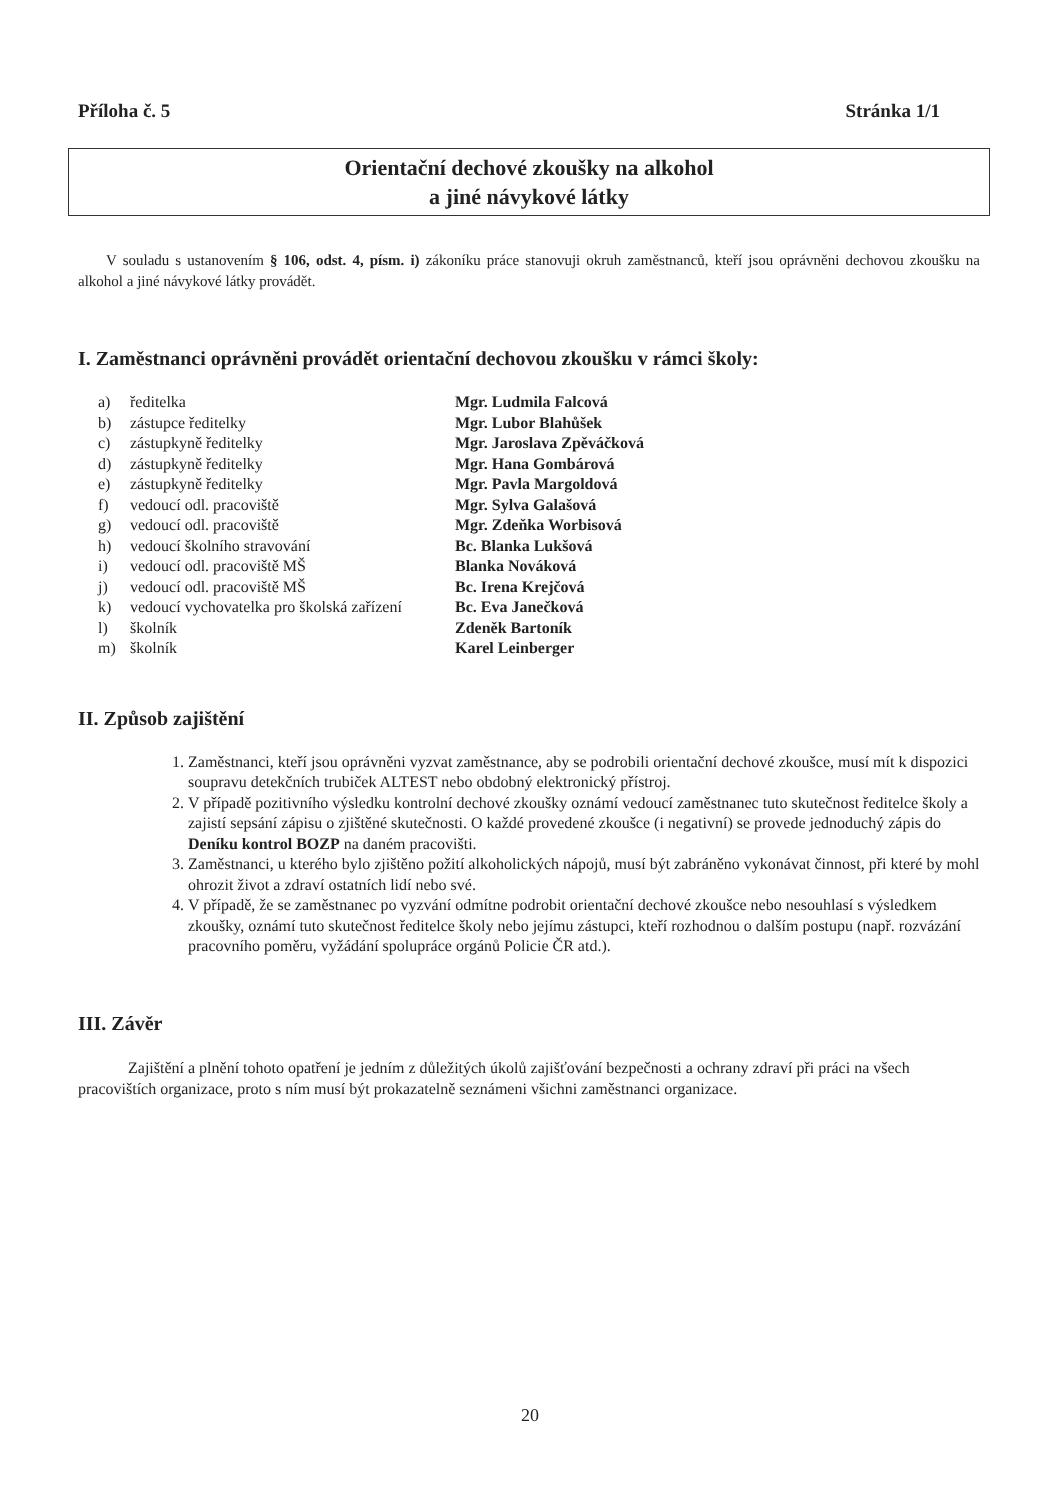Příloha č. 5 Stránka 1/1
Orientační dechové zkoušky na alkohol
a jiné návykové látky
V souladu s ustanovením § 106, odst. 4, písm. i) zákoníku práce stanovuji okruh zaměstnanců, kteří jsou oprávněni dechovou zkoušku na alkohol a jiné návykové látky provádět.
I. Zaměstnanci oprávněni provádět orientační dechovou zkoušku v rámci školy:
| a) | ředitelka | Mgr. Ludmila Falcová |
| b) | zástupce ředitelky | Mgr. Lubor Blahůšek |
| c) | zástupkyně ředitelky | Mgr. Jaroslava Zpěváčková |
| d) | zástupkyně ředitelky | Mgr. Hana Gombárová |
| e) | zástupkyně ředitelky | Mgr. Pavla Margoldová |
| f) | vedoucí odl. pracoviště | Mgr. Sylva Galašová |
| g) | vedoucí odl. pracoviště | Mgr. Zdeňka Worbisová |
| h) | vedoucí školního stravování | Bc. Blanka Lukšová |
| i) | vedoucí odl. pracoviště MŠ | Blanka Nováková |
| j) | vedoucí odl. pracoviště MŠ | Bc. Irena Krejčová |
| k) | vedoucí vychovatelka pro školská zařízení | Bc. Eva Janečková |
| l) | školník | Zdeněk Bartoník |
| m) | školník | Karel Leinberger |
II. Způsob zajištění
1. Zaměstnanci, kteří jsou oprávněni vyzvat zaměstnance, aby se podrobili orientační dechové zkoušce, musí mít k dispozici soupravu detekčních trubiček ALTEST nebo obdobný elektronický přístroj.
2. V případě pozitivního výsledku kontrolní dechové zkoušky oznámí vedoucí zaměstnanec tuto skutečnost ředitelce školy a zajistí sepsání zápisu o zjištěné skutečnosti. O každé provedené zkoušce (i negativní) se provede jednoduchý zápis do Deníku kontrol BOZP na daném pracovišti.
3. Zaměstnanci, u kterého bylo zjištěno požití alkoholických nápojů, musí být zabráněno vykonávat činnost, při které by mohl ohrozit život a zdraví ostatních lidí nebo své.
4. V případě, že se zaměstnanec po vyzvání odmítne podrobit orientační dechové zkoušce nebo nesouhlasí s výsledkem zkoušky, oznámí tuto skutečnost ředitelce školy nebo jejímu zástupci, kteří rozhodnou o dalším postupu (např. rozvázání pracovního poměru, vyžádání spolupráce orgánů Policie ČR atd.).
III. Závěr
Zajištění a plnění tohoto opatření je jedním z důležitých úkolů zajišťování bezpečnosti a ochrany zdraví při práci na všech pracovištích organizace, proto s ním musí být prokazatelně seznámeni všichni zaměstnanci organizace.
20